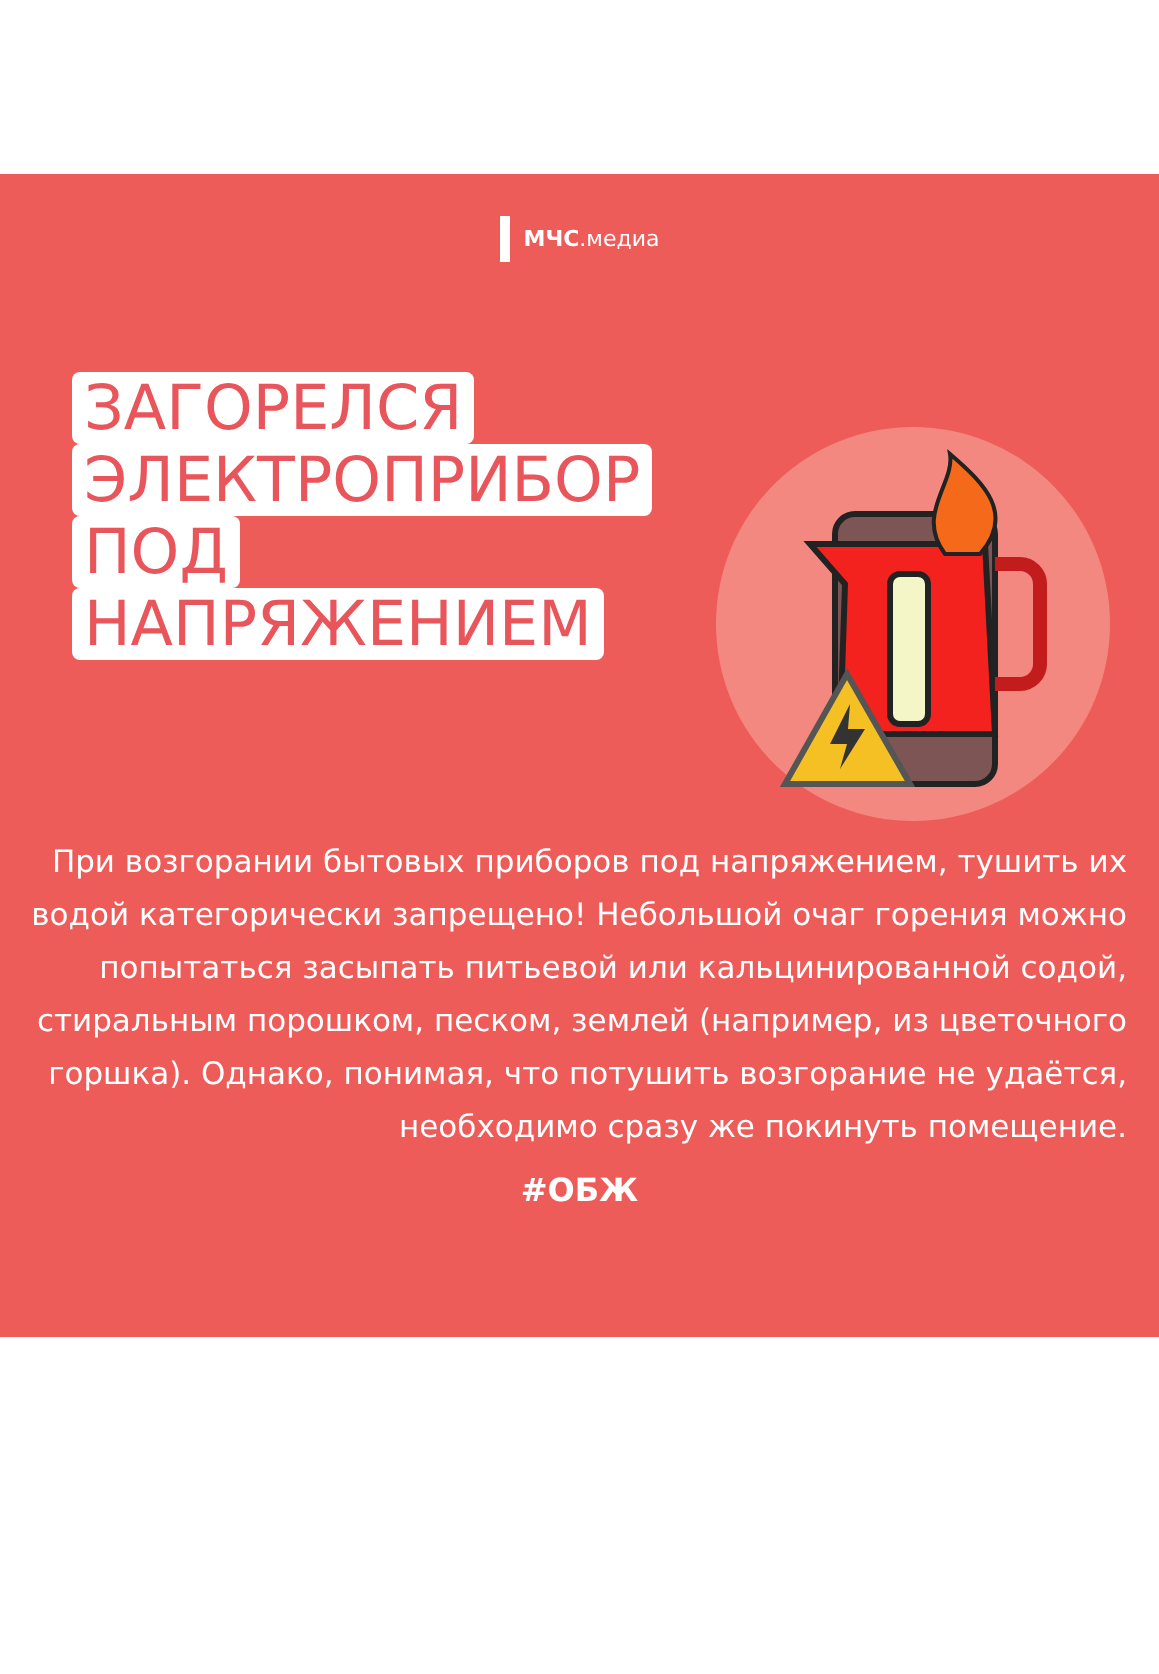МЧС.медиа
ЗАГОРЕЛСЯ
ЭЛЕКТРОПРИБОР
ПОД
НАПРЯЖЕНИЕМ
При возгорании бытовых приборов под напряжением, тушить их водой категорически запрещено! Небольшой очаг горения можно попытаться засыпать питьевой или кальцинированной содой, стиральным порошком, песком, землей (например, из цветочного горшка). Однако, понимая, что потушить возгорание не удаётся, необходимо сразу же покинуть помещение.
#ОБЖ